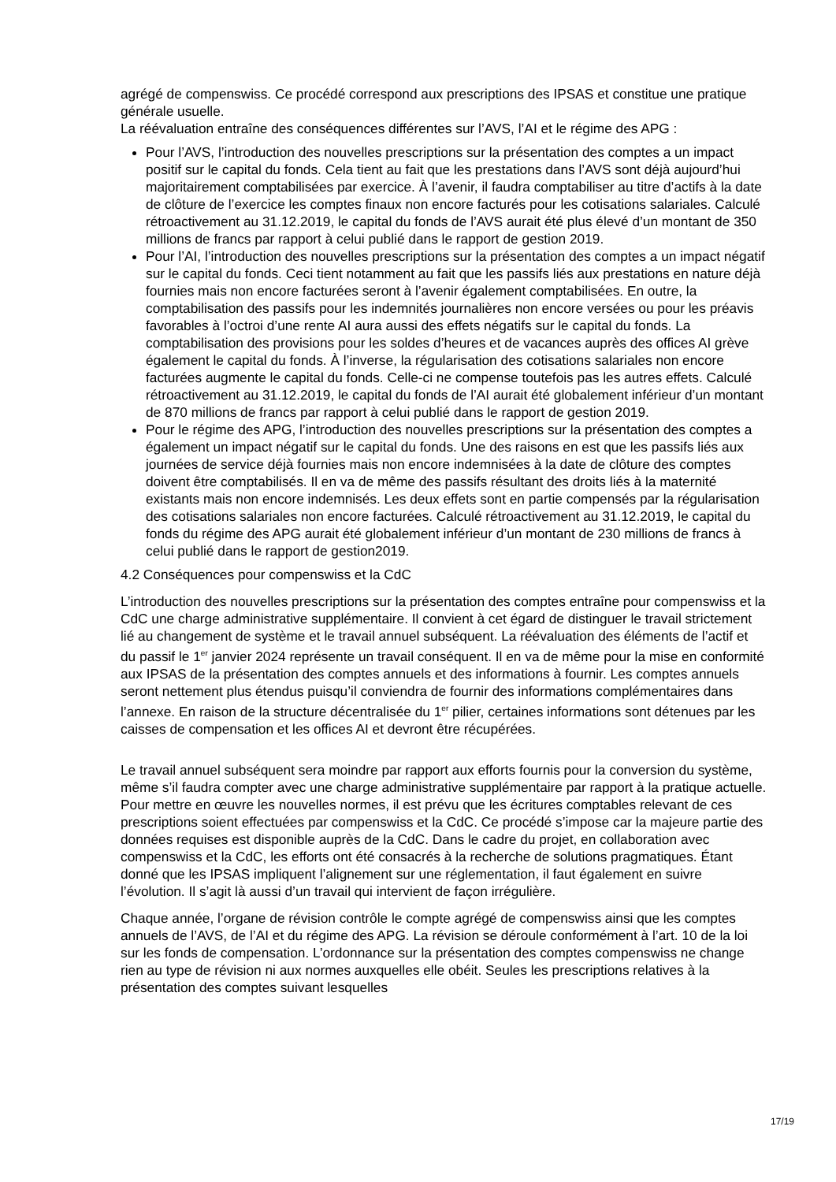agrégé de compenswiss. Ce procédé correspond aux prescriptions des IPSAS et constitue une pratique générale usuelle.
La réévaluation entraîne des conséquences différentes sur l’AVS, l’AI et le régime des APG :
Pour l’AVS, l’introduction des nouvelles prescriptions sur la présentation des comptes a un impact positif sur le capital du fonds. Cela tient au fait que les prestations dans l’AVS sont déjà aujourd’hui majoritairement comptabilisées par exercice. À l’avenir, il faudra comptabiliser au titre d’actifs à la date de clôture de l’exercice les comptes finaux non encore facturés pour les cotisations salariales. Calculé rétroactivement au 31.12.2019, le capital du fonds de l’AVS aurait été plus élevé d’un montant de 350 millions de francs par rapport à celui publié dans le rapport de gestion 2019.
Pour l’AI, l’introduction des nouvelles prescriptions sur la présentation des comptes a un impact négatif sur le capital du fonds. Ceci tient notamment au fait que les passifs liés aux prestations en nature déjà fournies mais non encore facturées seront à l’avenir également comptabilisées. En outre, la comptabilisation des passifs pour les indemnités journalières non encore versées ou pour les préavis favorables à l’octroi d’une rente AI aura aussi des effets négatifs sur le capital du fonds. La comptabilisation des provisions pour les soldes d’heures et de vacances auprès des offices AI grève également le capital du fonds. À l’inverse, la régularisation des cotisations salariales non encore facturées augmente le capital du fonds. Celle-ci ne compense toutefois pas les autres effets. Calculé rétroactivement au 31.12.2019, le capital du fonds de l’AI aurait été globalement inférieur d’un montant de 870 millions de francs par rapport à celui publié dans le rapport de gestion 2019.
Pour le régime des APG, l’introduction des nouvelles prescriptions sur la présentation des comptes a également un impact négatif sur le capital du fonds. Une des raisons en est que les passifs liés aux journées de service déjà fournies mais non encore indemnisées à la date de clôture des comptes doivent être comptabilisés. Il en va de même des passifs résultant des droits liés à la maternité existants mais non encore indemnisés. Les deux effets sont en partie compensés par la régularisation des cotisations salariales non encore facturées. Calculé rétroactivement au 31.12.2019, le capital du fonds du régime des APG aurait été globalement inférieur d’un montant de 230 millions de francs à celui publié dans le rapport de gestion2019.
4.2 Conséquences pour compenswiss et la CdC
L’introduction des nouvelles prescriptions sur la présentation des comptes entraîne pour compenswiss et la CdC une charge administrative supplémentaire. Il convient à cet égard de distinguer le travail strictement lié au changement de système et le travail annuel subséquent. La réévaluation des éléments de l’actif et du passif le 1<sup>er</sup> janvier 2024 représente un travail conséquent. Il en va de même pour la mise en conformité aux IPSAS de la présentation des comptes annuels et des informations à fournir. Les comptes annuels seront nettement plus étendus puisqu’il conviendra de fournir des informations complémentaires dans l’annexe. En raison de la structure décentralisée du 1<sup>er</sup> pilier, certaines informations sont détenues par les caisses de compensation et les offices AI et devront être récupérées.
Le travail annuel subséquent sera moindre par rapport aux efforts fournis pour la conversion du système, même s’il faudra compter avec une charge administrative supplémentaire par rapport à la pratique actuelle. Pour mettre en œuvre les nouvelles normes, il est prévu que les écritures comptables relevant de ces prescriptions soient effectuées par compenswiss et la CdC. Ce procédé s’impose car la majeure partie des données requises est disponible auprès de la CdC. Dans le cadre du projet, en collaboration avec compenswiss et la CdC, les efforts ont été consacrés à la recherche de solutions pragmatiques. Étant donné que les IPSAS impliquent l’alignement sur une réglementation, il faut également en suivre l’évolution. Il s’agit là aussi d’un travail qui intervient de façon irrégulière.
Chaque année, l’organe de révision contrôle le compte agrégé de compenswiss ainsi que les comptes annuels de l’AVS, de l’AI et du régime des APG. La révision se déroule conformément à l’art. 10 de la loi sur les fonds de compensation. L’ordonnance sur la présentation des comptes compenswiss ne change rien au type de révision ni aux normes auxquelles elle obéit. Seules les prescriptions relatives à la présentation des comptes suivant lesquelles
17/19